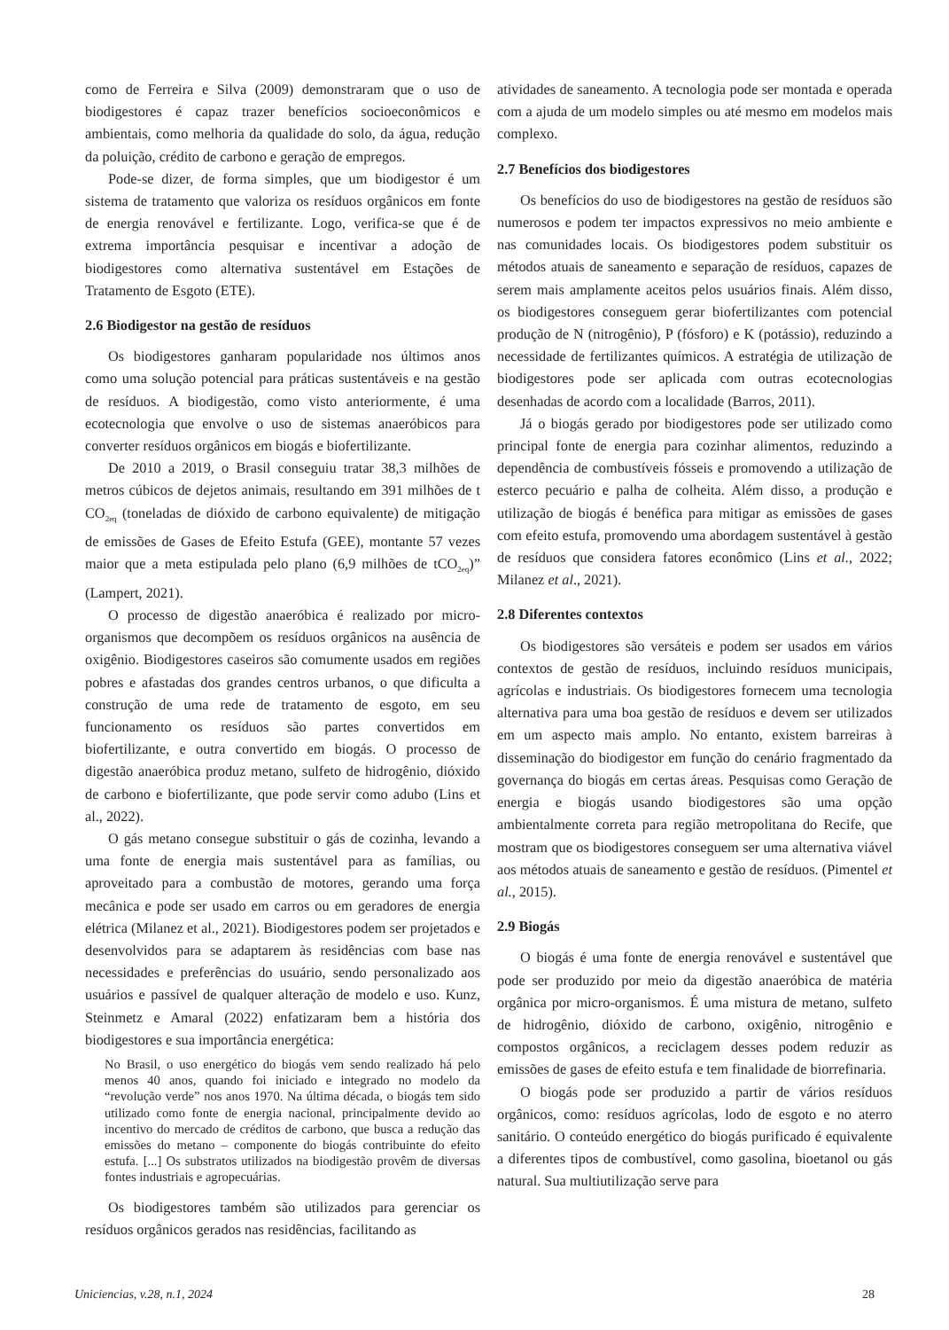como de Ferreira e Silva (2009) demonstraram que o uso de biodigestores é capaz trazer benefícios socioeconômicos e ambientais, como melhoria da qualidade do solo, da água, redução da poluição, crédito de carbono e geração de empregos.
Pode-se dizer, de forma simples, que um biodigestor é um sistema de tratamento que valoriza os resíduos orgânicos em fonte de energia renovável e fertilizante. Logo, verifica-se que é de extrema importância pesquisar e incentivar a adoção de biodigestores como alternativa sustentável em Estações de Tratamento de Esgoto (ETE).
2.6 Biodigestor na gestão de resíduos
Os biodigestores ganharam popularidade nos últimos anos como uma solução potencial para práticas sustentáveis e na gestão de resíduos. A biodigestão, como visto anteriormente, é uma ecotecnologia que envolve o uso de sistemas anaeróbicos para converter resíduos orgânicos em biogás e biofertilizante.
De 2010 a 2019, o Brasil conseguiu tratar 38,3 milhões de metros cúbicos de dejetos animais, resultando em 391 milhões de t CO<sub>2eq</sub> (toneladas de dióxido de carbono equivalente) de mitigação de emissões de Gases de Efeito Estufa (GEE), montante 57 vezes maior que a meta estipulada pelo plano (6,9 milhões de tCO<sub>2eq</sub>)” (Lampert, 2021).
O processo de digestão anaeróbica é realizado por micro-organismos que decompõem os resíduos orgânicos na ausência de oxigênio. Biodigestores caseiros são comumente usados em regiões pobres e afastadas dos grandes centros urbanos, o que dificulta a construção de uma rede de tratamento de esgoto, em seu funcionamento os resíduos são partes convertidos em biofertilizante, e outra convertido em biogás. O processo de digestão anaeróbica produz metano, sulfeto de hidrogênio, dióxido de carbono e biofertilizante, que pode servir como adubo (Lins et al., 2022).
O gás metano consegue substituir o gás de cozinha, levando a uma fonte de energia mais sustentável para as famílias, ou aproveitado para a combustão de motores, gerando uma força mecânica e pode ser usado em carros ou em geradores de energia elétrica (Milanez et al., 2021). Biodigestores podem ser projetados e desenvolvidos para se adaptarem às residências com base nas necessidades e preferências do usuário, sendo personalizado aos usuários e passível de qualquer alteração de modelo e uso. Kunz, Steinmetz e Amaral (2022) enfatizaram bem a história dos biodigestores e sua importância energética:
No Brasil, o uso energético do biogás vem sendo realizado há pelo menos 40 anos, quando foi iniciado e integrado no modelo da “revolução verde” nos anos 1970. Na última década, o biogás tem sido utilizado como fonte de energia nacional, principalmente devido ao incentivo do mercado de créditos de carbono, que busca a redução das emissões do metano – componente do biogás contribuinte do efeito estufa. [...] Os substratos utilizados na biodigestão provêm de diversas fontes industriais e agropecuárias.
Os biodigestores também são utilizados para gerenciar os resíduos orgânicos gerados nas residências, facilitando as
atividades de saneamento. A tecnologia pode ser montada e operada com a ajuda de um modelo simples ou até mesmo em modelos mais complexo.
2.7 Benefícios dos biodigestores
Os benefícios do uso de biodigestores na gestão de resíduos são numerosos e podem ter impactos expressivos no meio ambiente e nas comunidades locais. Os biodigestores podem substituir os métodos atuais de saneamento e separação de resíduos, capazes de serem mais amplamente aceitos pelos usuários finais. Além disso, os biodigestores conseguem gerar biofertilizantes com potencial produção de N (nitrogênio), P (fósforo) e K (potássio), reduzindo a necessidade de fertilizantes químicos. A estratégia de utilização de biodigestores pode ser aplicada com outras ecotecnologias desenhadas de acordo com a localidade (Barros, 2011).
Já o biogás gerado por biodigestores pode ser utilizado como principal fonte de energia para cozinhar alimentos, reduzindo a dependência de combustíveis fósseis e promovendo a utilização de esterco pecuário e palha de colheita. Além disso, a produção e utilização de biogás é benéfica para mitigar as emissões de gases com efeito estufa, promovendo uma abordagem sustentável à gestão de resíduos que considera fatores econômico (Lins et al., 2022; Milanez et al., 2021).
2.8 Diferentes contextos
Os biodigestores são versáteis e podem ser usados em vários contextos de gestão de resíduos, incluindo resíduos municipais, agrícolas e industriais. Os biodigestores fornecem uma tecnologia alternativa para uma boa gestão de resíduos e devem ser utilizados em um aspecto mais amplo. No entanto, existem barreiras à disseminação do biodigestor em função do cenário fragmentado da governança do biogás em certas áreas. Pesquisas como Geração de energia e biogás usando biodigestores são uma opção ambientalmente correta para região metropolitana do Recife, que mostram que os biodigestores conseguem ser uma alternativa viável aos métodos atuais de saneamento e gestão de resíduos. (Pimentel et al., 2015).
2.9 Biogás
O biogás é uma fonte de energia renovável e sustentável que pode ser produzido por meio da digestão anaeróbica de matéria orgânica por micro-organismos. É uma mistura de metano, sulfeto de hidrogênio, dióxido de carbono, oxigênio, nitrogênio e compostos orgânicos, a reciclagem desses podem reduzir as emissões de gases de efeito estufa e tem finalidade de biorrefinaria.
O biogás pode ser produzido a partir de vários resíduos orgânicos, como: resíduos agrícolas, lodo de esgoto e no aterro sanitário. O conteúdo energético do biogás purificado é equivalente a diferentes tipos de combustível, como gasolina, bioetanol ou gás natural. Sua multiutilização serve para
Uniciencias, v.28, n.1, 2024 28